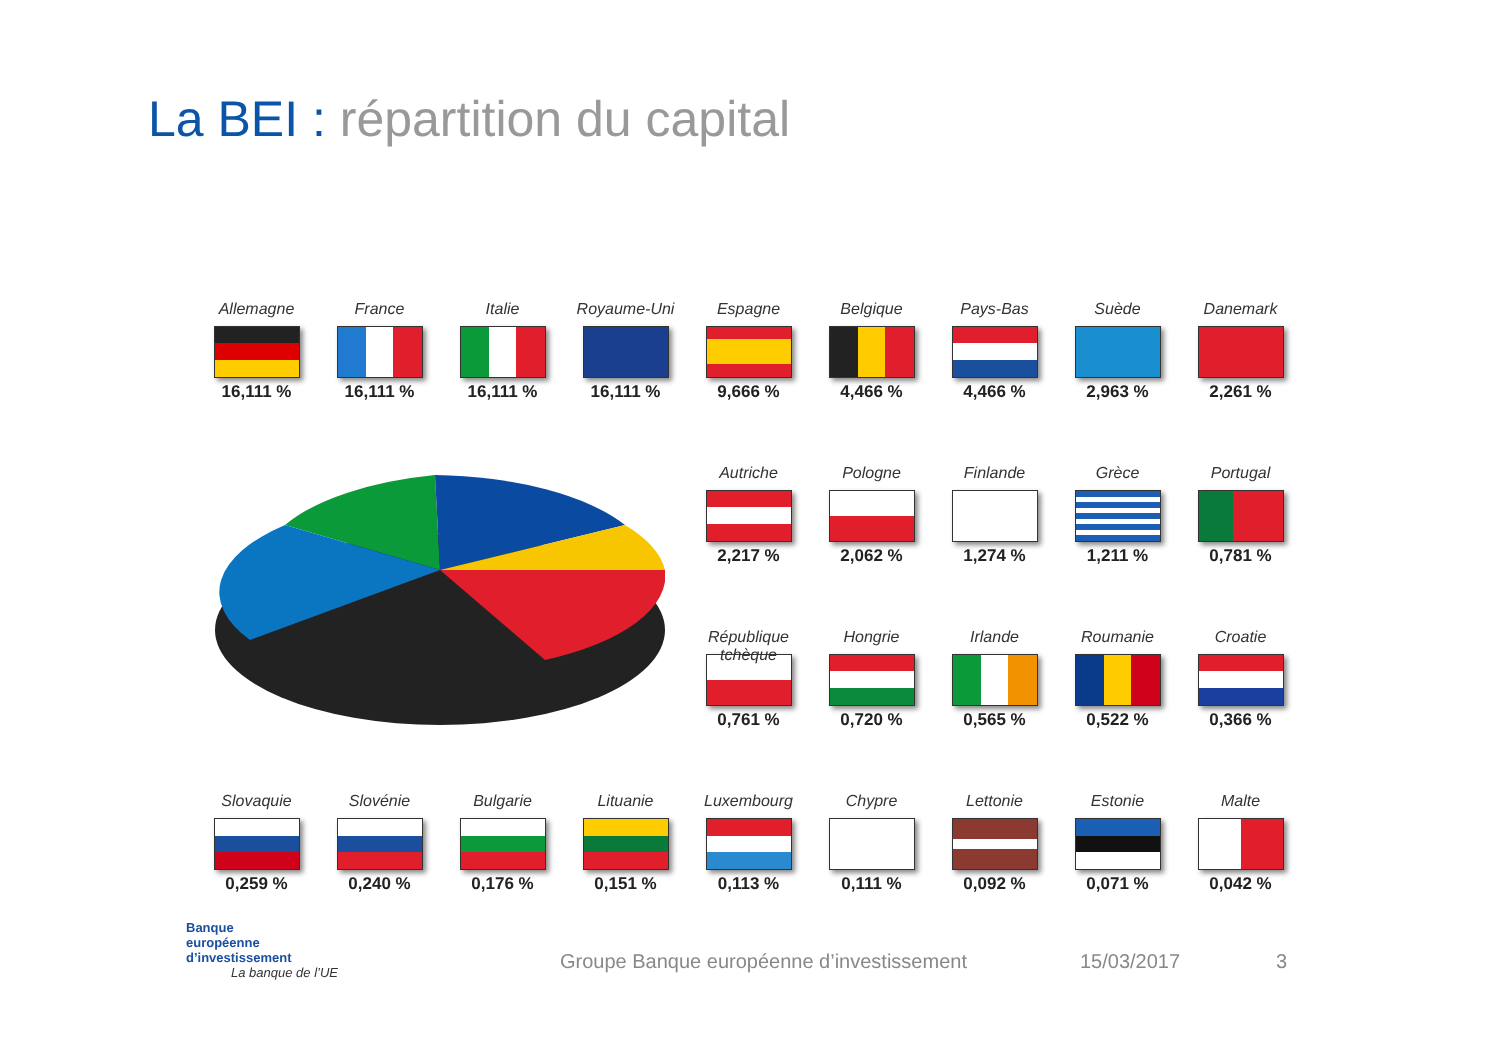La BEI : répartition du capital
Allemagne
16,111 %
France
16,111 %
Italie
16,111 %
Royaume-Uni
16,111 %
Espagne
9,666 %
Belgique
4,466 %
Pays-Bas
4,466 %
Suède
2,963 %
Danemark
2,261 %
Autriche
2,217 %
Pologne
2,062 %
Finlande
1,274 %
Grèce
1,211 %
Portugal
0,781 %
République tchèque
0,761 %
Hongrie
0,720 %
Irlande
0,565 %
Roumanie
0,522 %
Croatie
0,366 %
Slovaquie
0,259 %
Slovénie
0,240 %
Bulgarie
0,176 %
Lituanie
0,151 %
Luxembourg
0,113 %
Chypre
0,111 %
Lettonie
0,092 %
Estonie
0,071 %
Malte
0,042 %
Banque
européenne
d’investissement
La banque de l’UE
Groupe Banque européenne d’investissement
15/03/2017 3